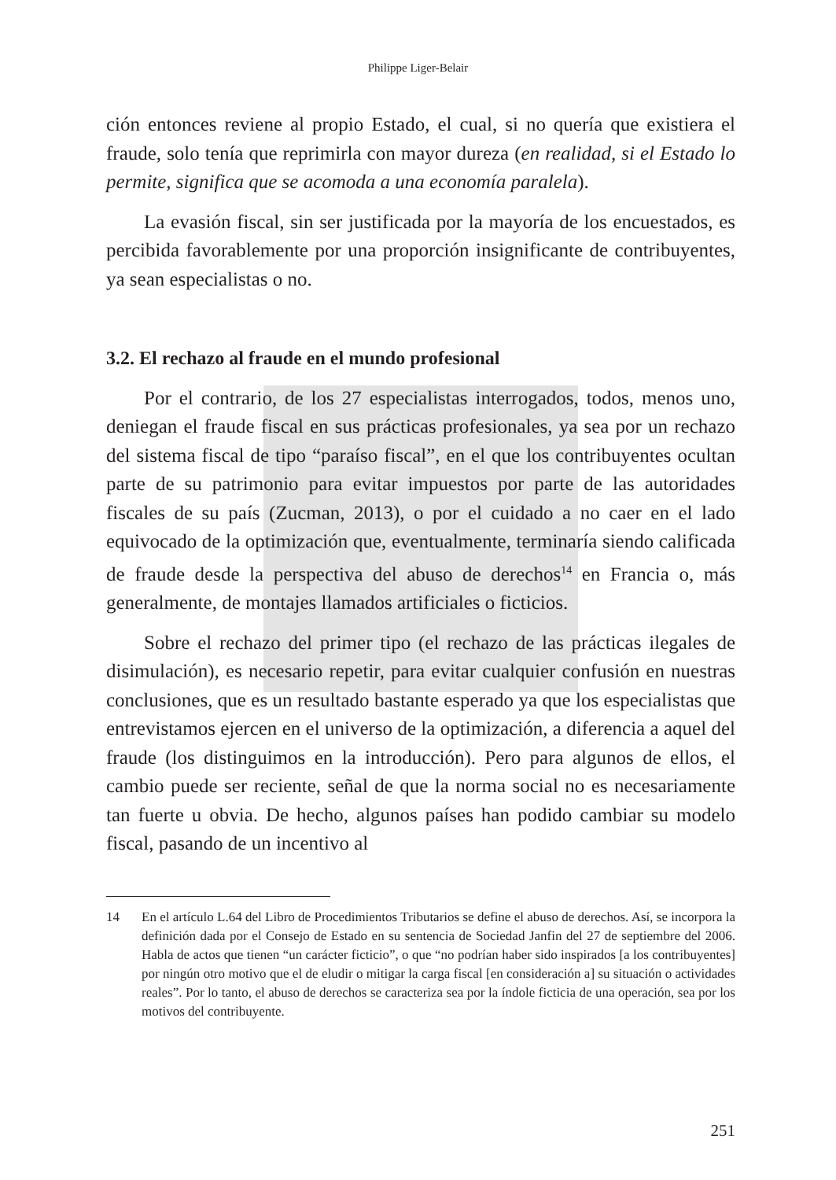Philippe Liger-Belair
ción entonces reviene al propio Estado, el cual, si no quería que existiera el fraude, solo tenía que reprimirla con mayor dureza (en realidad, si el Estado lo permite, significa que se acomoda a una economía paralela).
La evasión fiscal, sin ser justificada por la mayoría de los encuestados, es percibida favorablemente por una proporción insignificante de contribuyentes, ya sean especialistas o no.
3.2. El rechazo al fraude en el mundo profesional
Por el contrario, de los 27 especialistas interrogados, todos, menos uno, deniegan el fraude fiscal en sus prácticas profesionales, ya sea por un rechazo del sistema fiscal de tipo “paraíso fiscal”, en el que los contribuyentes ocultan parte de su patrimonio para evitar impuestos por parte de las autoridades fiscales de su país (Zucman, 2013), o por el cuidado a no caer en el lado equivocado de la optimización que, eventualmente, terminaría siendo calificada de fraude desde la perspectiva del abuso de derechos<sup>14</sup> en Francia o, más generalmente, de montajes llamados artificiales o ficticios.
Sobre el rechazo del primer tipo (el rechazo de las prácticas ilegales de disimulación), es necesario repetir, para evitar cualquier confusión en nuestras conclusiones, que es un resultado bastante esperado ya que los especialistas que entrevistamos ejercen en el universo de la optimización, a diferencia a aquel del fraude (los distinguimos en la introducción). Pero para algunos de ellos, el cambio puede ser reciente, señal de que la norma social no es necesariamente tan fuerte u obvia. De hecho, algunos países han podido cambiar su modelo fiscal, pasando de un incentivo al
14 En el artículo L.64 del Libro de Procedimientos Tributarios se define el abuso de derechos. Así, se incorpora la definición dada por el Consejo de Estado en su sentencia de Sociedad Janfin del 27 de septiembre del 2006. Habla de actos que tienen “un carácter ficticio”, o que “no podrían haber sido inspirados [a los contribuyentes] por ningún otro motivo que el de eludir o mitigar la carga fiscal [en consideración a] su situación o actividades reales”. Por lo tanto, el abuso de derechos se caracteriza sea por la índole ficticia de una operación, sea por los motivos del contribuyente.
251